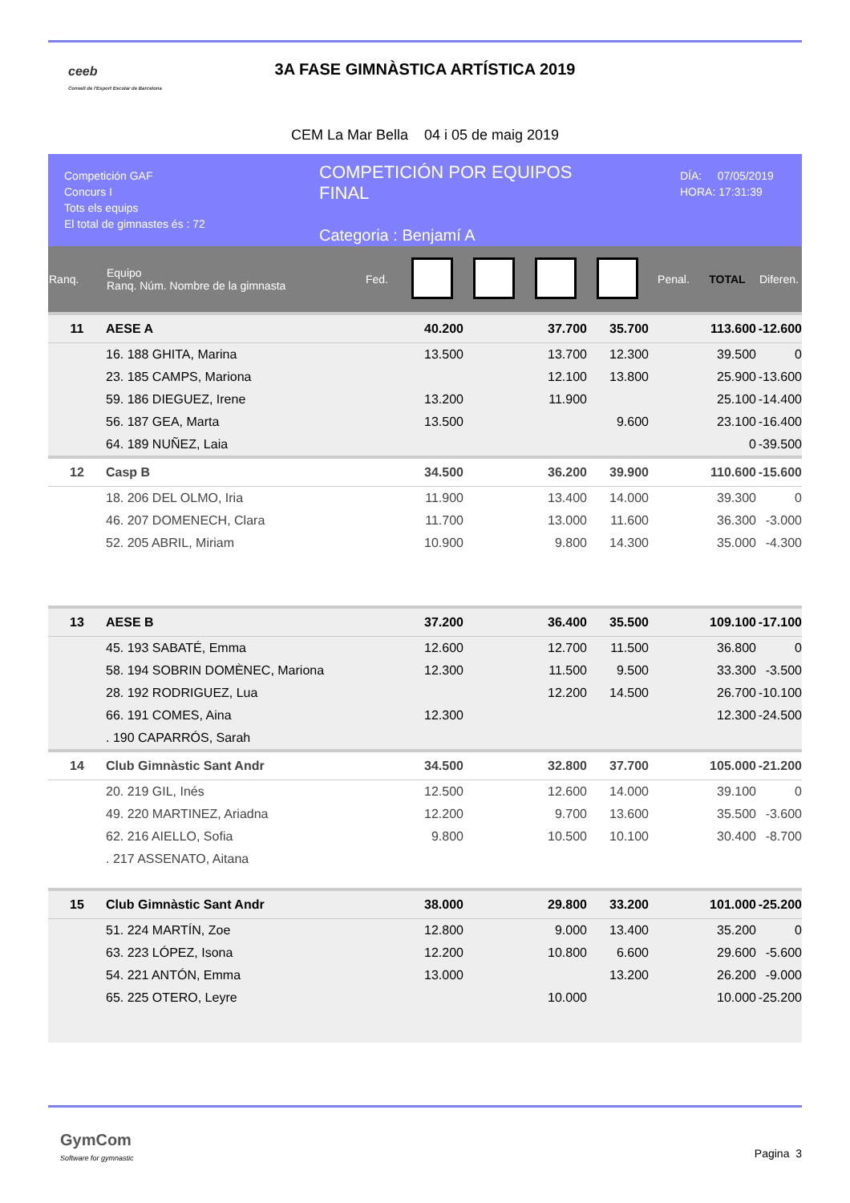ceeb
Consell de l'Esport Escolar de Barcelona
3A FASE GIMNÀSTICA ARTÍSTICA 2019
CEM La Mar Bella 04 i 05 de maig 2019
Competición GAF
Concurs I
Tots els equips
El total de gimnastes és : 72
COMPETICIÓN POR EQUIPOS
FINAL
Categoria : Benjamí A
DÍA: 07/05/2019
HORA: 17:31:39
| Ranq. | Equipo Ranq. Núm. Nombre de la gimnasta | Fed. | | | | | Penal. | TOTAL | Diferen. |
| --- | --- | --- | --- | --- | --- | --- | --- | --- | --- |
| 11 | AESE A | | 40.200 | | 37.700 | 35.700 | | 113.600 | -12.600 |
| | 16. 188 GHITA, Marina | | 13.500 | | 13.700 | 12.300 | | 39.500 | 0 |
| | 23. 185 CAMPS, Mariona | | | | 12.100 | 13.800 | | 25.900 | -13.600 |
| | 59. 186 DIEGUEZ, Irene | | 13.200 | | 11.900 | | | 25.100 | -14.400 |
| | 56. 187 GEA, Marta | | 13.500 | | | 9.600 | | 23.100 | -16.400 |
| | 64. 189 NUÑEZ, Laia | | | | | | | 0 | -39.500 |
| 12 | Casp B | | 34.500 | | 36.200 | 39.900 | | 110.600 | -15.600 |
| | 18. 206 DEL OLMO, Iria | | 11.900 | | 13.400 | 14.000 | | 39.300 | 0 |
| | 46. 207 DOMENECH, Clara | | 11.700 | | 13.000 | 11.600 | | 36.300 | -3.000 |
| | 52. 205 ABRIL, Miriam | | 10.900 | | 9.800 | 14.300 | | 35.000 | -4.300 |
| 13 | AESE B | | 37.200 | | 36.400 | 35.500 | | 109.100 | -17.100 |
| | 45. 193 SABATÉ, Emma | | 12.600 | | 12.700 | 11.500 | | 36.800 | 0 |
| | 58. 194 SOBRIN DOMÈNEC, Mariona | | 12.300 | | 11.500 | 9.500 | | 33.300 | -3.500 |
| | 28. 192 RODRIGUEZ, Lua | | | | 12.200 | 14.500 | | 26.700 | -10.100 |
| | 66. 191 COMES, Aina | | 12.300 | | | | | 12.300 | -24.500 |
| | . 190 CAPARRÓS, Sarah | | | | | | | | |
| 14 | Club Gimnàstic Sant Andr | | 34.500 | | 32.800 | 37.700 | | 105.000 | -21.200 |
| | 20. 219 GIL, Inés | | 12.500 | | 12.600 | 14.000 | | 39.100 | 0 |
| | 49. 220 MARTINEZ, Ariadna | | 12.200 | | 9.700 | 13.600 | | 35.500 | -3.600 |
| | 62. 216 AIELLO, Sofia | | 9.800 | | 10.500 | 10.100 | | 30.400 | -8.700 |
| | . 217 ASSENATO, Aitana | | | | | | | | |
| 15 | Club Gimnàstic Sant Andr | | 38.000 | | 29.800 | 33.200 | | 101.000 | -25.200 |
| | 51. 224 MARTÍN, Zoe | | 12.800 | | 9.000 | 13.400 | | 35.200 | 0 |
| | 63. 223 LÓPEZ, Isona | | 12.200 | | 10.800 | 6.600 | | 29.600 | -5.600 |
| | 54. 221 ANTÓN, Emma | | 13.000 | | | 13.200 | | 26.200 | -9.000 |
| | 65. 225 OTERO, Leyre | | | | 10.000 | | | 10.000 | -25.200 |
GymCom
Software for gymnastic
Pagina 3